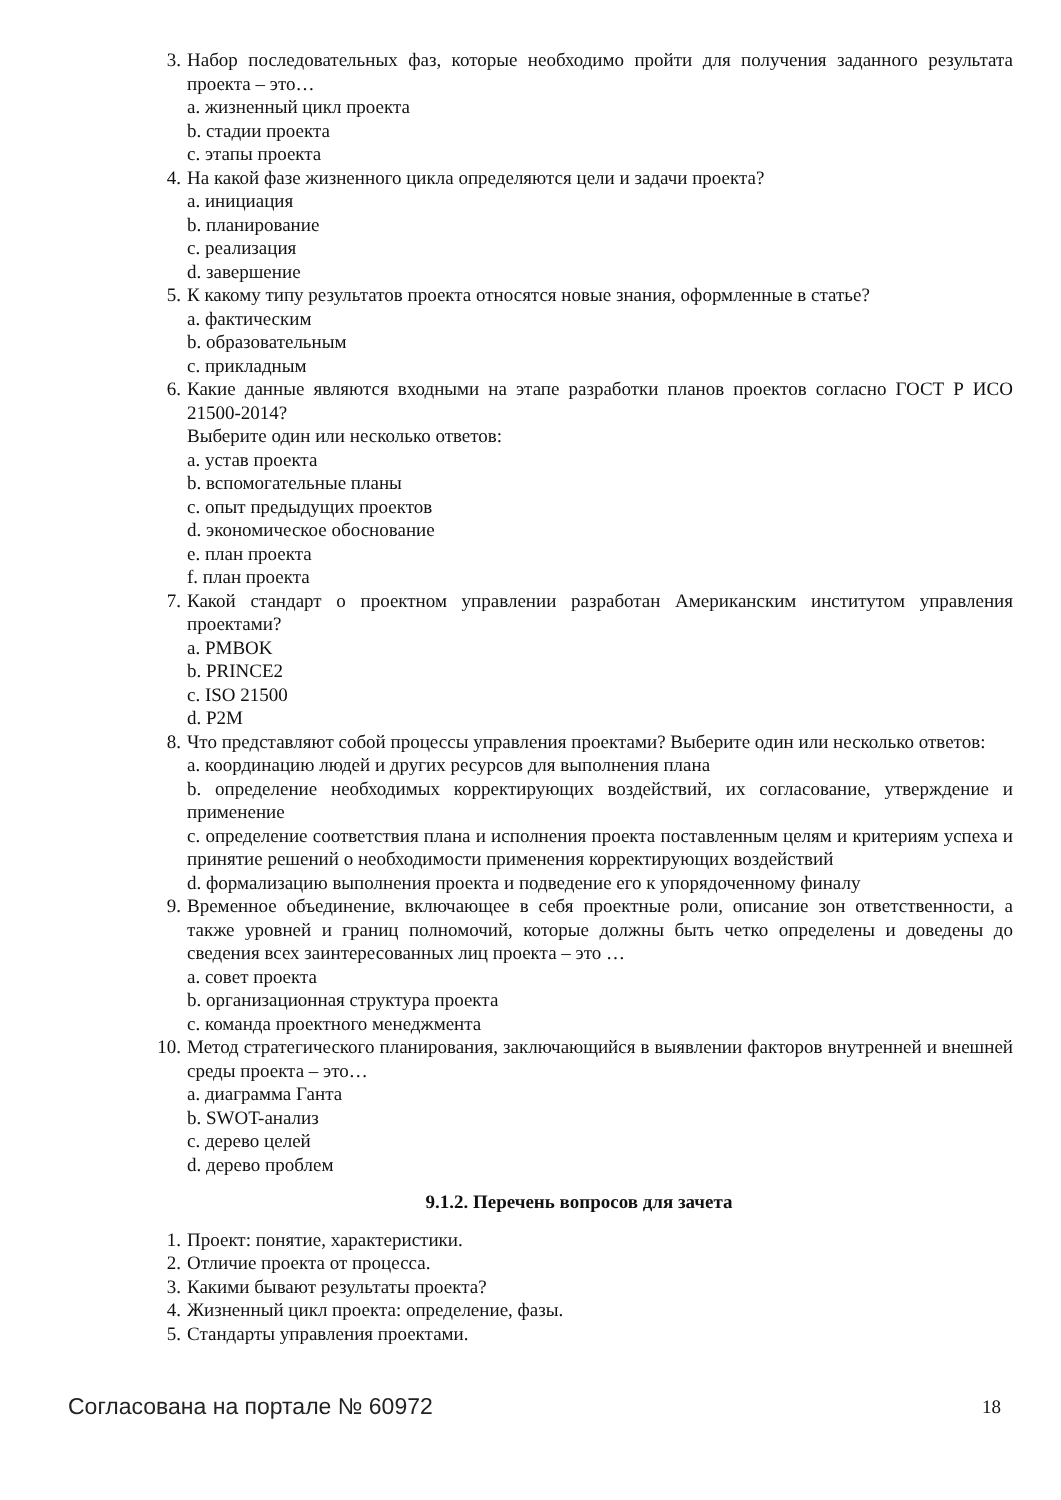3. Набор последовательных фаз, которые необходимо пройти для получения заданного результата проекта – это…
a. жизненный цикл проекта
b. стадии проекта
c. этапы проекта
4. На какой фазе жизненного цикла определяются цели и задачи проекта?
a. инициация
b. планирование
c. реализация
d. завершение
5. К какому типу результатов проекта относятся новые знания, оформленные в статье?
a. фактическим
b. образовательным
c. прикладным
6. Какие данные являются входными на этапе разработки планов проектов согласно ГОСТ Р ИСО 21500-2014?
Выберите один или несколько ответов:
a. устав проекта
b. вспомогательные планы
c. опыт предыдущих проектов
d. экономическое обоснование
e. план проекта
f. план проекта
7. Какой стандарт о проектном управлении разработан Американским институтом управления проектами?
a. PMBOK
b. PRINCE2
c. ISO 21500
d. P2M
8. Что представляют собой процессы управления проектами? Выберите один или несколько ответов:
a. координацию людей и других ресурсов для выполнения плана
b. определение необходимых корректирующих воздействий, их согласование, утверждение и применение
c. определение соответствия плана и исполнения проекта поставленным целям и критериям успеха и принятие решений о необходимости применения корректирующих воздействий
d. формализацию выполнения проекта и подведение его к упорядоченному финалу
9. Временное объединение, включающее в себя проектные роли, описание зон ответственности, а также уровней и границ полномочий, которые должны быть четко определены и доведены до сведения всех заинтересованных лиц проекта – это …
a. совет проекта
b. организационная структура проекта
c. команда проектного менеджмента
10. Метод стратегического планирования, заключающийся в выявлении факторов внутренней и внешней среды проекта – это…
a. диаграмма Ганта
b. SWOT-анализ
c. дерево целей
d. дерево проблем
9.1.2. Перечень вопросов для зачета
1. Проект: понятие, характеристики.
2. Отличие проекта от процесса.
3. Какими бывают результаты проекта?
4. Жизненный цикл проекта: определение, фазы.
5. Стандарты управления проектами.
Согласована на портале № 60972 18